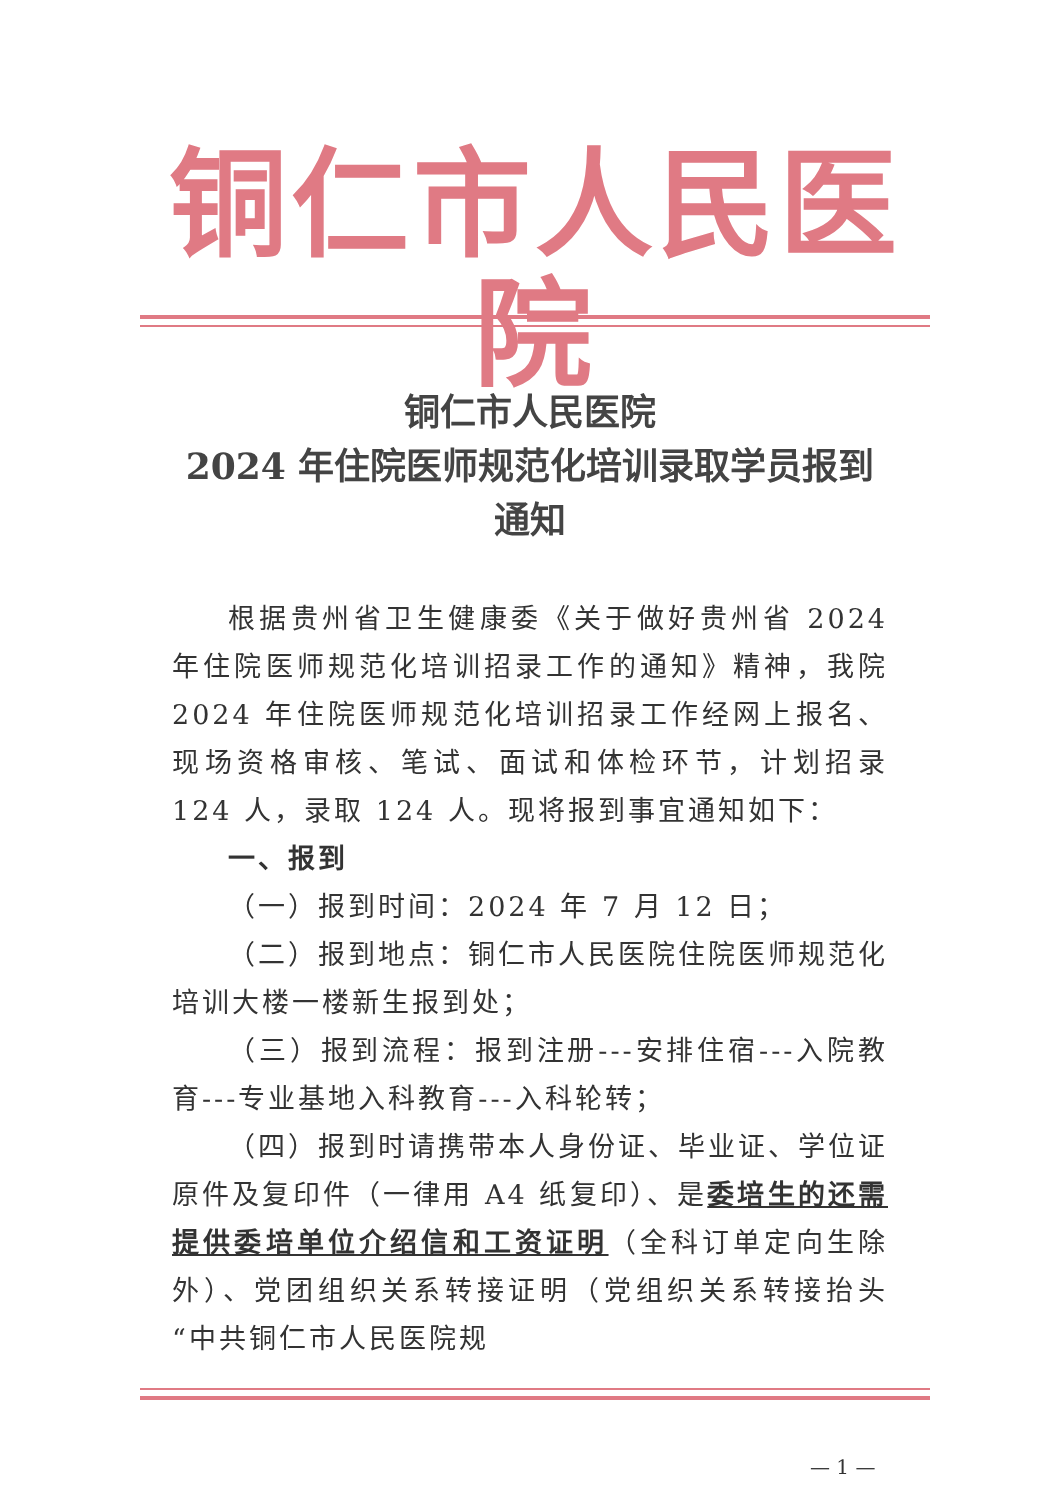铜仁市人民医院
铜仁市人民医院
2024 年住院医师规范化培训录取学员报到
通知
根据贵州省卫生健康委《关于做好贵州省 2024 年住院医师规范化培训招录工作的通知》精神，我院 2024 年住院医师规范化培训招录工作经网上报名、现场资格审核、笔试、面试和体检环节，计划招录 124 人，录取 124 人。现将报到事宜通知如下：
一、报到
（一）报到时间：2024 年 7 月 12 日；
（二）报到地点：铜仁市人民医院住院医师规范化培训大楼一楼新生报到处；
（三）报到流程：报到注册---安排住宿---入院教育---专业基地入科教育---入科轮转；
（四）报到时请携带本人身份证、毕业证、学位证原件及复印件（一律用 A4 纸复印）、是委培生的还需提供委培单位介绍信和工资证明（全科订单定向生除外）、党团组织关系转接证明（党组织关系转接抬头“中共铜仁市人民医院规
— 1 —